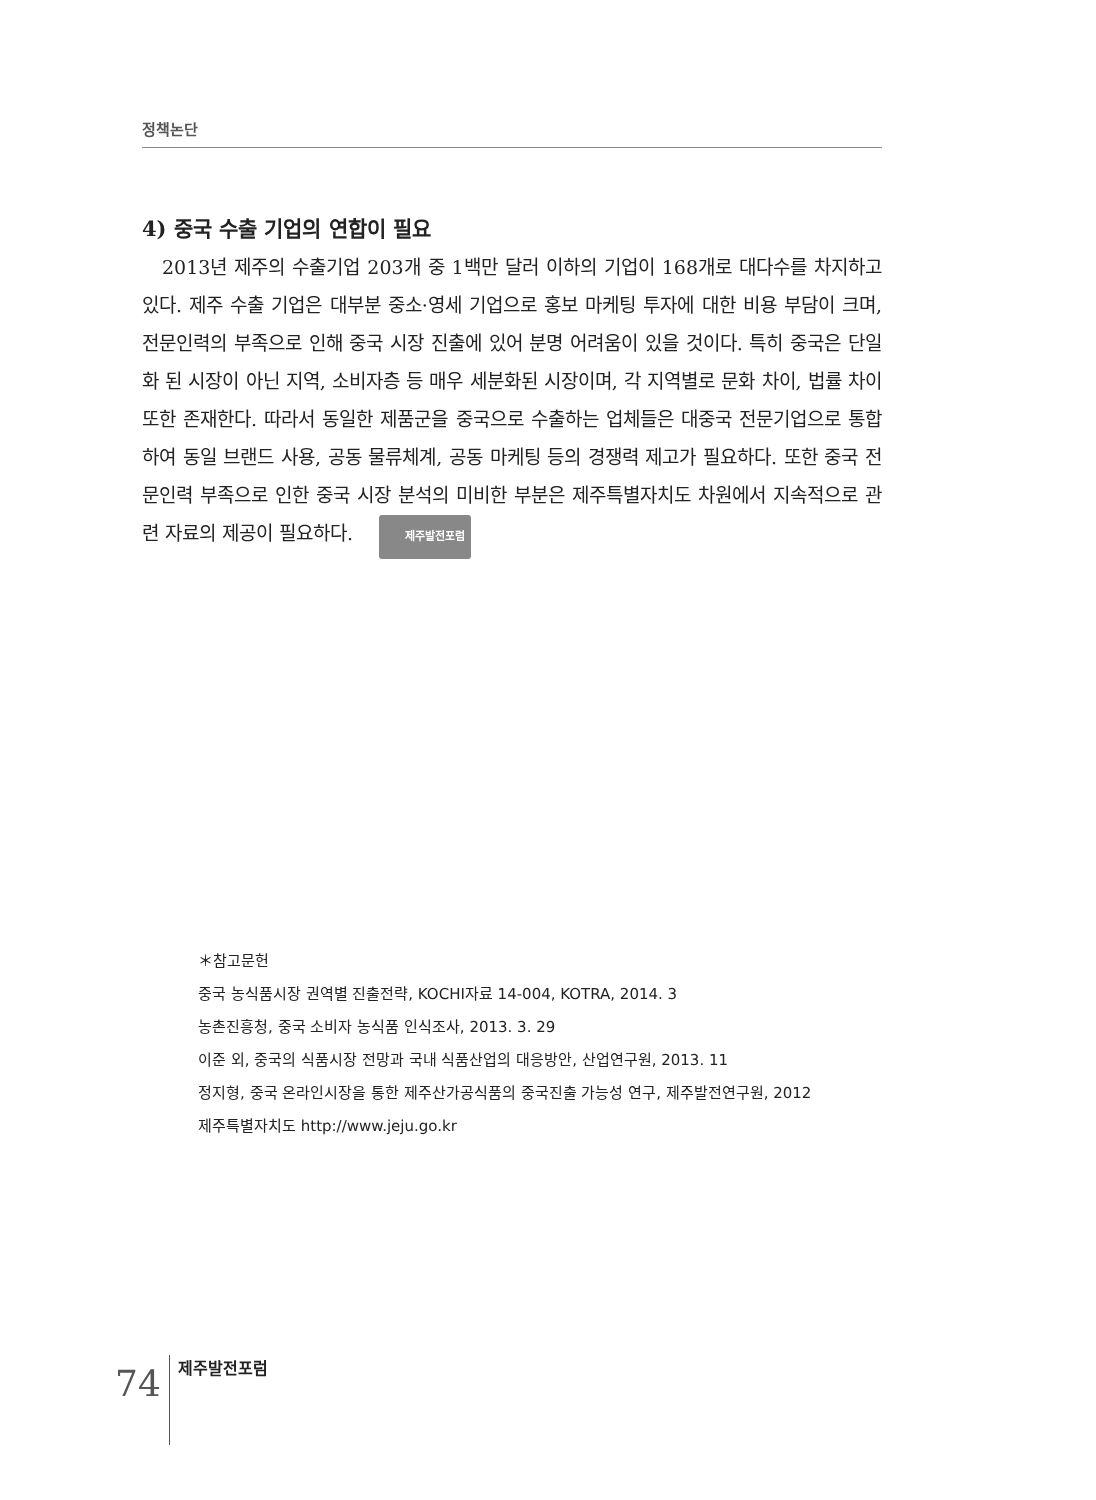정책논단
4) 중국 수출 기업의 연합이 필요
2013년 제주의 수출기업 203개 중 1백만 달러 이하의 기업이 168개로 대다수를 차지하고 있다. 제주 수출 기업은 대부분 중소·영세 기업으로 홍보 마케팅 투자에 대한 비용 부담이 크며, 전문인력의 부족으로 인해 중국 시장 진출에 있어 분명 어려움이 있을 것이다. 특히 중국은 단일화 된 시장이 아닌 지역, 소비자층 등 매우 세분화된 시장이며, 각 지역별로 문화 차이, 법률 차이 또한 존재한다. 따라서 동일한 제품군을 중국으로 수출하는 업체들은 대중국 전문기업으로 통합하여 동일 브랜드 사용, 공동 물류체계, 공동 마케팅 등의 경쟁력 제고가 필요하다. 또한 중국 전문인력 부족으로 인한 중국 시장 분석의 미비한 부분은 제주특별자치도 차원에서 지속적으로 관련 자료의 제공이 필요하다. 제주발전포럼
＊참고문헌
중국 농식품시장 권역별 진출전략, KOCHI자료 14-004, KOTRA, 2014. 3
농촌진흥청, 중국 소비자 농식품 인식조사, 2013. 3. 29
이준 외, 중국의 식품시장 전망과 국내 식품산업의 대응방안, 산업연구원, 2013. 11
정지형, 중국 온라인시장을 통한 제주산가공식품의 중국진출 가능성 연구, 제주발전연구원, 2012
제주특별자치도 http://www.jeju.go.kr
74 제주발전포럼